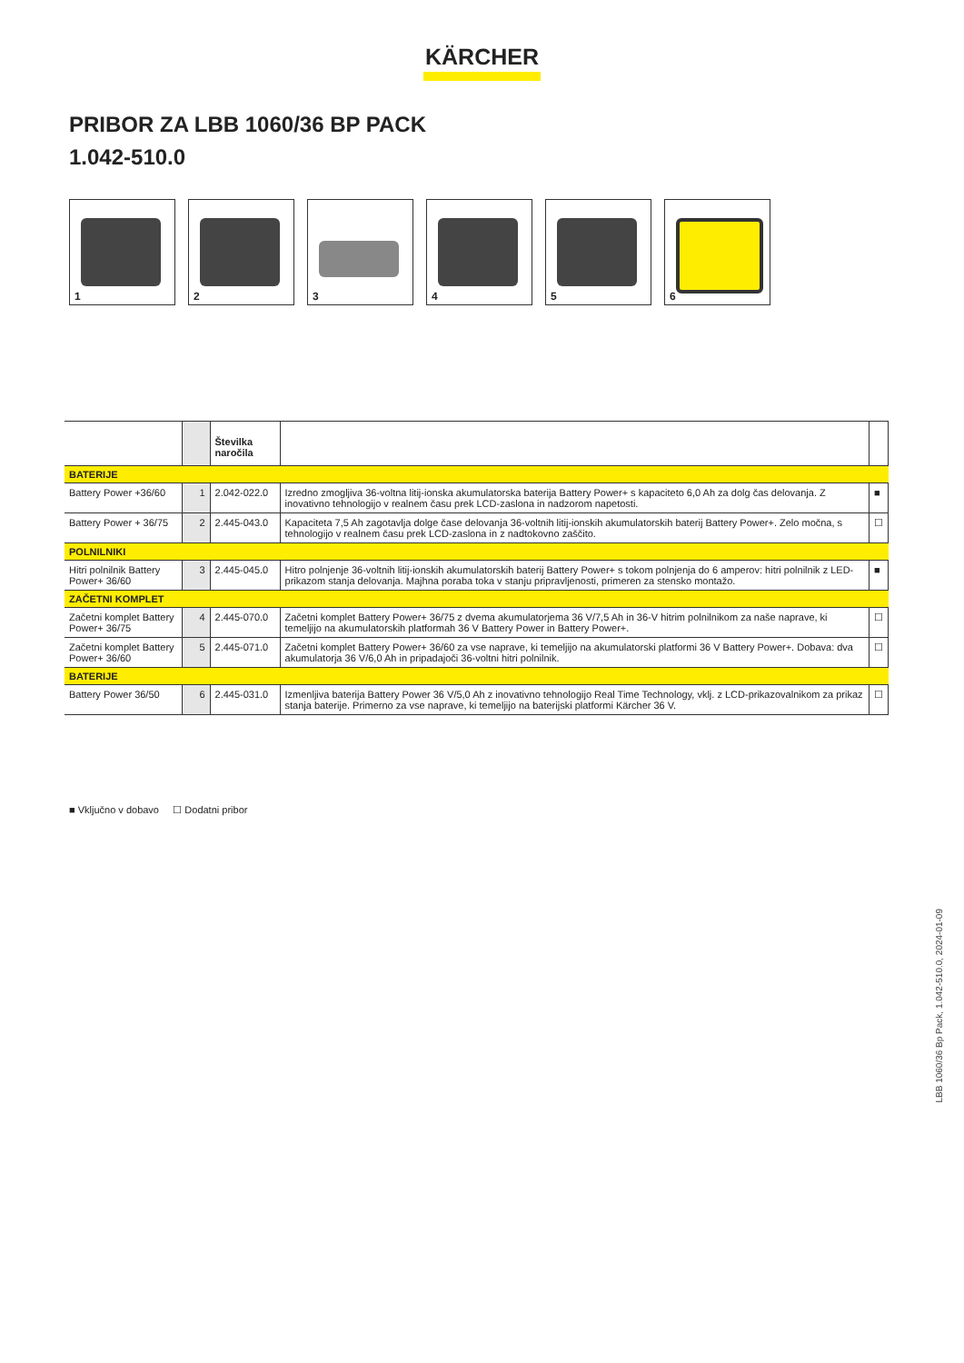KÄRCHER
PRIBOR ZA LBB 1060/36 BP PACK
1.042-510.0
1
2
3
4
5
6
| | | Številka naročila | | |
| --- | --- | --- | --- | --- |
| BATERIJE | | | | |
| Battery Power +36/60 | 1 | 2.042-022.0 | Izredno zmogljiva 36-voltna litij-ionska akumulatorska baterija Battery Power+ s kapaciteto 6,0 Ah za dolg čas delovanja. Z inovativno tehnologijo v realnem času prek LCD-zaslona in nadzorom napetosti. | ■ |
| Battery Power + 36/75 | 2 | 2.445-043.0 | Kapaciteta 7,5 Ah zagotavlja dolge čase delovanja 36-voltnih litij-ionskih akumulatorskih baterij Battery Power+. Zelo močna, s tehnologijo v realnem času prek LCD-zaslona in z nadtokovno zaščito. | ☐ |
| POLNILNIKI | | | | |
| Hitri polnilnik Battery Power+ 36/60 | 3 | 2.445-045.0 | Hitro polnjenje 36-voltnih litij-ionskih akumulatorskih baterij Battery Power+ s tokom polnjenja do 6 amperov: hitri polnilnik z LED-prikazom stanja delovanja. Majhna poraba toka v stanju pripravljenosti, primeren za stensko montažo. | ■ |
| ZAČETNI KOMPLET | | | | |
| Začetni komplet Battery Power+ 36/75 | 4 | 2.445-070.0 | Začetni komplet Battery Power+ 36/75 z dvema akumulatorjema 36 V/7,5 Ah in 36-V hitrim polnilnikom za naše naprave, ki temeljijo na akumulatorskih platformah 36 V Battery Power in Battery Power+. | ☐ |
| Začetni komplet Battery Power+ 36/60 | 5 | 2.445-071.0 | Začetni komplet Battery Power+ 36/60 za vse naprave, ki temeljijo na akumulatorski platformi 36 V Battery Power+. Dobava: dva akumulatorja 36 V/6,0 Ah in pripadajoči 36-voltni hitri polnilnik. | ☐ |
| BATERIJE | | | | |
| Battery Power 36/50 | 6 | 2.445-031.0 | Izmenljiva baterija Battery Power 36 V/5,0 Ah z inovativno tehnologijo Real Time Technology, vklj. z LCD-prikazovalnikom za prikaz stanja baterije. Primerno za vse naprave, ki temeljijo na baterijski platformi Kärcher 36 V. | ☐ |
■ Vključno v dobavo ☐ Dodatni pribor
LBB 1060/36 Bp Pack, 1.042-510.0, 2024-01-09